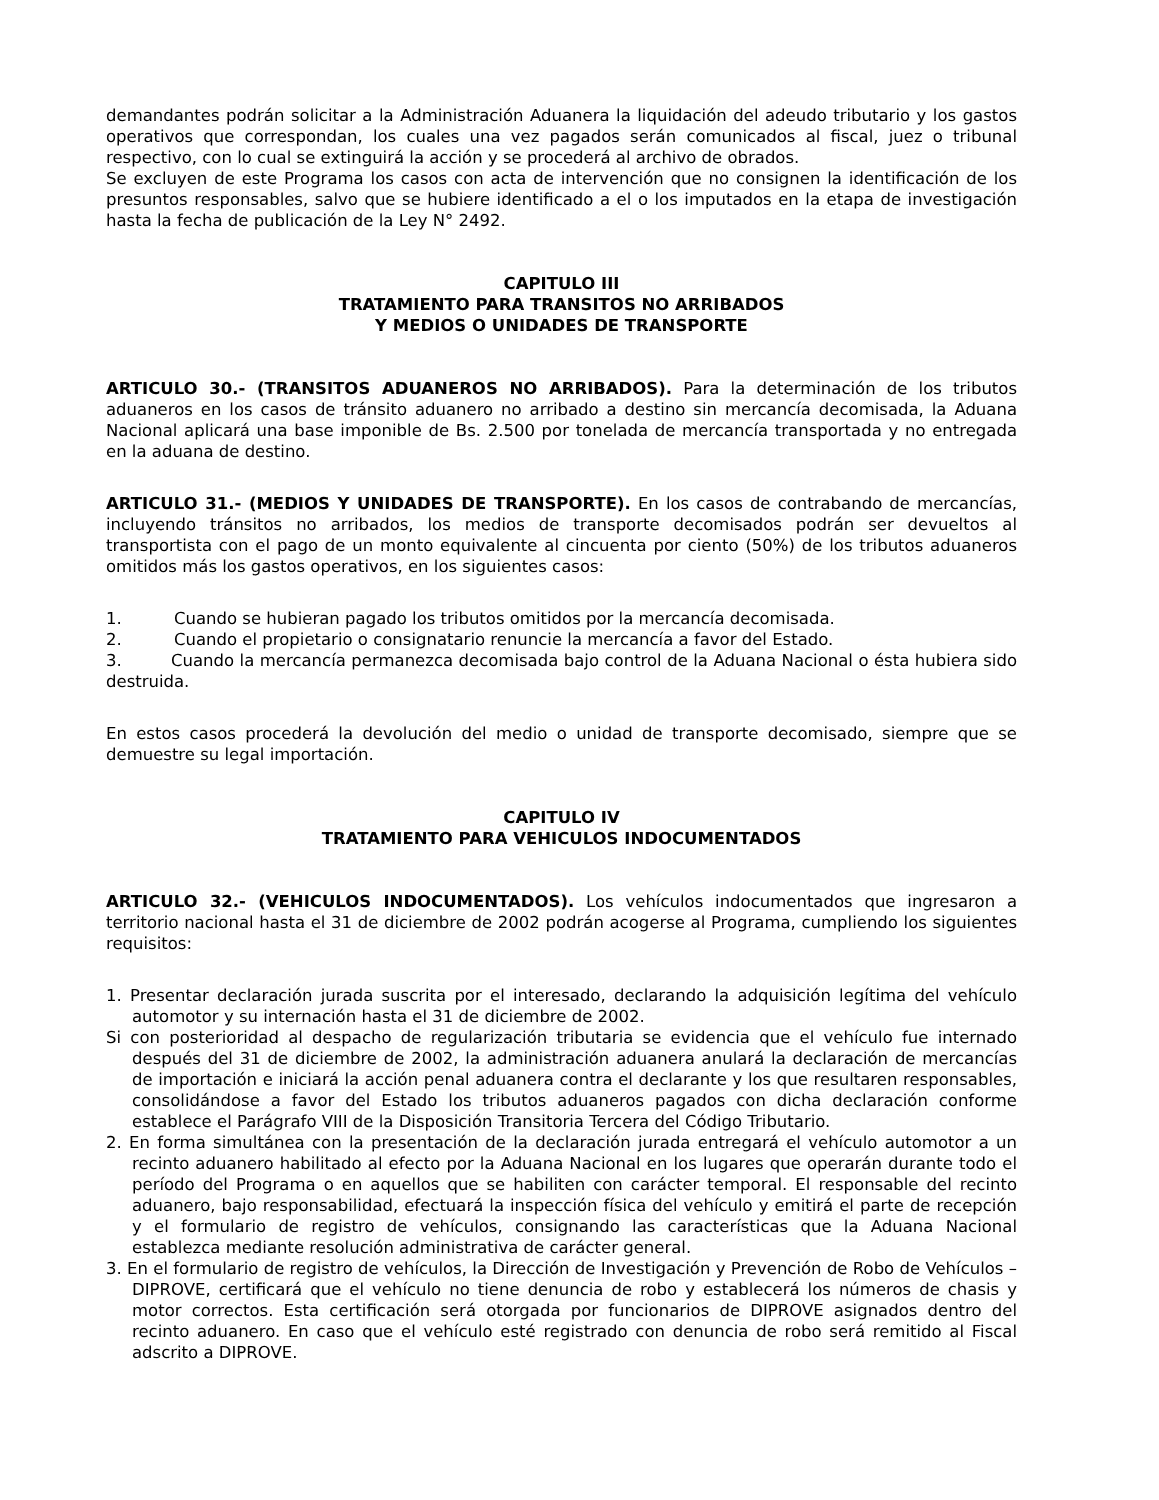demandantes podrán solicitar a la Administración Aduanera la liquidación del adeudo tributario y los gastos operativos que correspondan, los cuales una vez pagados serán comunicados al fiscal, juez o tribunal respectivo, con lo cual se extinguirá la acción y se procederá al archivo de obrados.
Se excluyen de este Programa los casos con acta de intervención que no consignen la identificación de los presuntos responsables, salvo que se hubiere identificado a el o los imputados en la etapa de investigación hasta la fecha de publicación de la Ley N° 2492.
CAPITULO III
TRATAMIENTO PARA TRANSITOS NO ARRIBADOS
Y MEDIOS O UNIDADES DE TRANSPORTE
ARTICULO 30.- (TRANSITOS ADUANEROS NO ARRIBADOS). Para la determinación de los tributos aduaneros en los casos de tránsito aduanero no arribado a destino sin mercancía decomisada, la Aduana Nacional aplicará una base imponible de Bs. 2.500 por tonelada de mercancía transportada y no entregada en la aduana de destino.
ARTICULO 31.- (MEDIOS Y UNIDADES DE TRANSPORTE). En los casos de contrabando de mercancías, incluyendo tránsitos no arribados, los medios de transporte decomisados podrán ser devueltos al transportista con el pago de un monto equivalente al cincuenta por ciento (50%) de los tributos aduaneros omitidos más los gastos operativos, en los siguientes casos:
1. Cuando se hubieran pagado los tributos omitidos por la mercancía decomisada.
2. Cuando el propietario o consignatario renuncie la mercancía a favor del Estado.
3. Cuando la mercancía permanezca decomisada bajo control de la Aduana Nacional o ésta hubiera sido destruida.
En estos casos procederá la devolución del medio o unidad de transporte decomisado, siempre que se demuestre su legal importación.
CAPITULO IV
TRATAMIENTO PARA VEHICULOS INDOCUMENTADOS
ARTICULO 32.- (VEHICULOS INDOCUMENTADOS). Los vehículos indocumentados que ingresaron a territorio nacional hasta el 31 de diciembre de 2002 podrán acogerse al Programa, cumpliendo los siguientes requisitos:
1. Presentar declaración jurada suscrita por el interesado, declarando la adquisición legítima del vehículo automotor y su internación hasta el 31 de diciembre de 2002.
Si con posterioridad al despacho de regularización tributaria se evidencia que el vehículo fue internado después del 31 de diciembre de 2002, la administración aduanera anulará la declaración de mercancías de importación e iniciará la acción penal aduanera contra el declarante y los que resultaren responsables, consolidándose a favor del Estado los tributos aduaneros pagados con dicha declaración conforme establece el Parágrafo VIII de la Disposición Transitoria Tercera del Código Tributario.
2. En forma simultánea con la presentación de la declaración jurada entregará el vehículo automotor a un recinto aduanero habilitado al efecto por la Aduana Nacional en los lugares que operarán durante todo el período del Programa o en aquellos que se habiliten con carácter temporal. El responsable del recinto aduanero, bajo responsabilidad, efectuará la inspección física del vehículo y emitirá el parte de recepción y el formulario de registro de vehículos, consignando las características que la Aduana Nacional establezca mediante resolución administrativa de carácter general.
3. En el formulario de registro de vehículos, la Dirección de Investigación y Prevención de Robo de Vehículos – DIPROVE, certificará que el vehículo no tiene denuncia de robo y establecerá los números de chasis y motor correctos. Esta certificación será otorgada por funcionarios de DIPROVE asignados dentro del recinto aduanero. En caso que el vehículo esté registrado con denuncia de robo será remitido al Fiscal adscrito a DIPROVE.